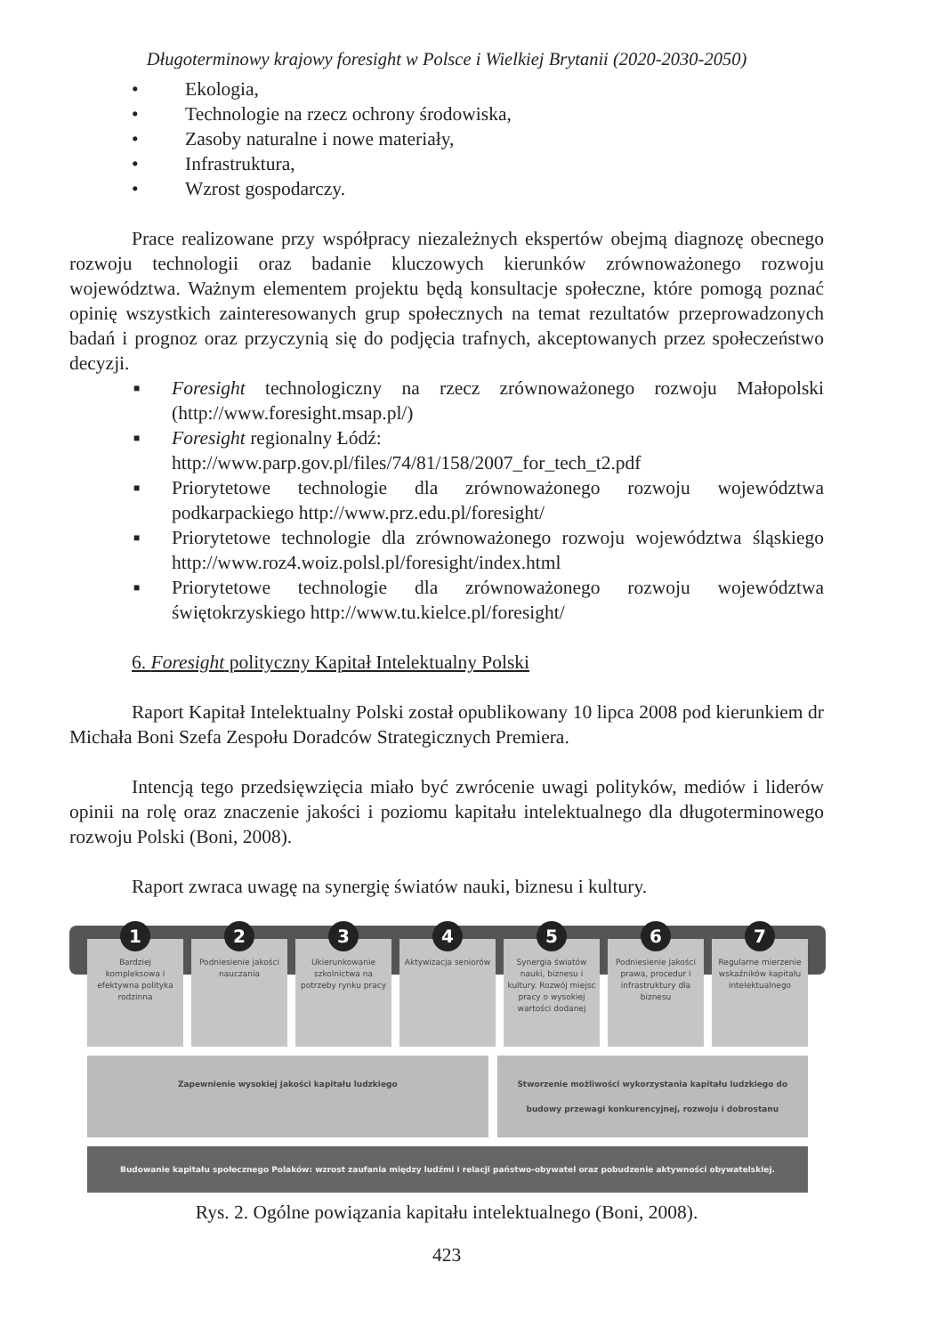Długoterminowy krajowy foresight w Polsce i Wielkiej Brytanii (2020-2030-2050)
• Ekologia,
• Technologie na rzecz ochrony środowiska,
• Zasoby naturalne i nowe materiały,
• Infrastruktura,
• Wzrost gospodarczy.
Prace realizowane przy współpracy niezależnych ekspertów obejmą diagnozę obecnego rozwoju technologii oraz badanie kluczowych kierunków zrównoważonego rozwoju województwa. Ważnym elementem projektu będą konsultacje społeczne, które pomogą poznać opinię wszystkich zainteresowanych grup społecznych na temat rezultatów przeprowadzonych badań i prognoz oraz przyczynią się do podjęcia trafnych, akceptowanych przez społeczeństwo decyzji.
■ Foresight technologiczny na rzecz zrównoważonego rozwoju Małopolski (http://www.foresight.msap.pl/)
■ Foresight regionalny Łódź:
http://www.parp.gov.pl/files/74/81/158/2007_for_tech_t2.pdf
■ Priorytetowe technologie dla zrównoważonego rozwoju województwa podkarpackiego http://www.prz.edu.pl/foresight/
■ Priorytetowe technologie dla zrównoważonego rozwoju województwa śląskiego http://www.roz4.woiz.polsl.pl/foresight/index.html
■ Priorytetowe technologie dla zrównoważonego rozwoju województwa świętokrzyskiego http://www.tu.kielce.pl/foresight/
6. Foresight polityczny Kapitał Intelektualny Polski
Raport Kapitał Intelektualny Polski został opublikowany 10 lipca 2008 pod kierunkiem dr Michała Boni Szefa Zespołu Doradców Strategicznych Premiera.
Intencją tego przedsięwzięcia miało być zwrócenie uwagi polityków, mediów i liderów opinii na rolę oraz znaczenie jakości i poziomu kapitału intelektualnego dla długoterminowego rozwoju Polski (Boni, 2008).
Raport zwraca uwagę na synergię światów nauki, biznesu i kultury.
1
Bardziej kompleksowa i efektywna polityka rodzinna
2
Podniesienie jakości nauczania
3
Ukierunkowanie szkolnictwa na potrzeby rynku pracy
4
Aktywizacja seniorów
5
Synergia światów nauki, biznesu i kultury. Rozwój miejsc pracy o wysokiej wartości dodanej
6
Podniesienie jakości prawa, procedur i infrastruktury dla biznesu
7
Regularne mierzenie wskaźników kapitału intelektualnego
Zapewnienie wysokiej jakości kapitału ludzkiego
Stworzenie możliwości wykorzystania kapitału ludzkiego do budowy przewagi konkurencyjnej, rozwoju i dobrostanu
Budowanie kapitału społecznego Polaków: wzrost zaufania między ludźmi i relacji państwo-obywatel oraz pobudzenie aktywności obywatelskiej.
Rys. 2. Ogólne powiązania kapitału intelektualnego (Boni, 2008).
423